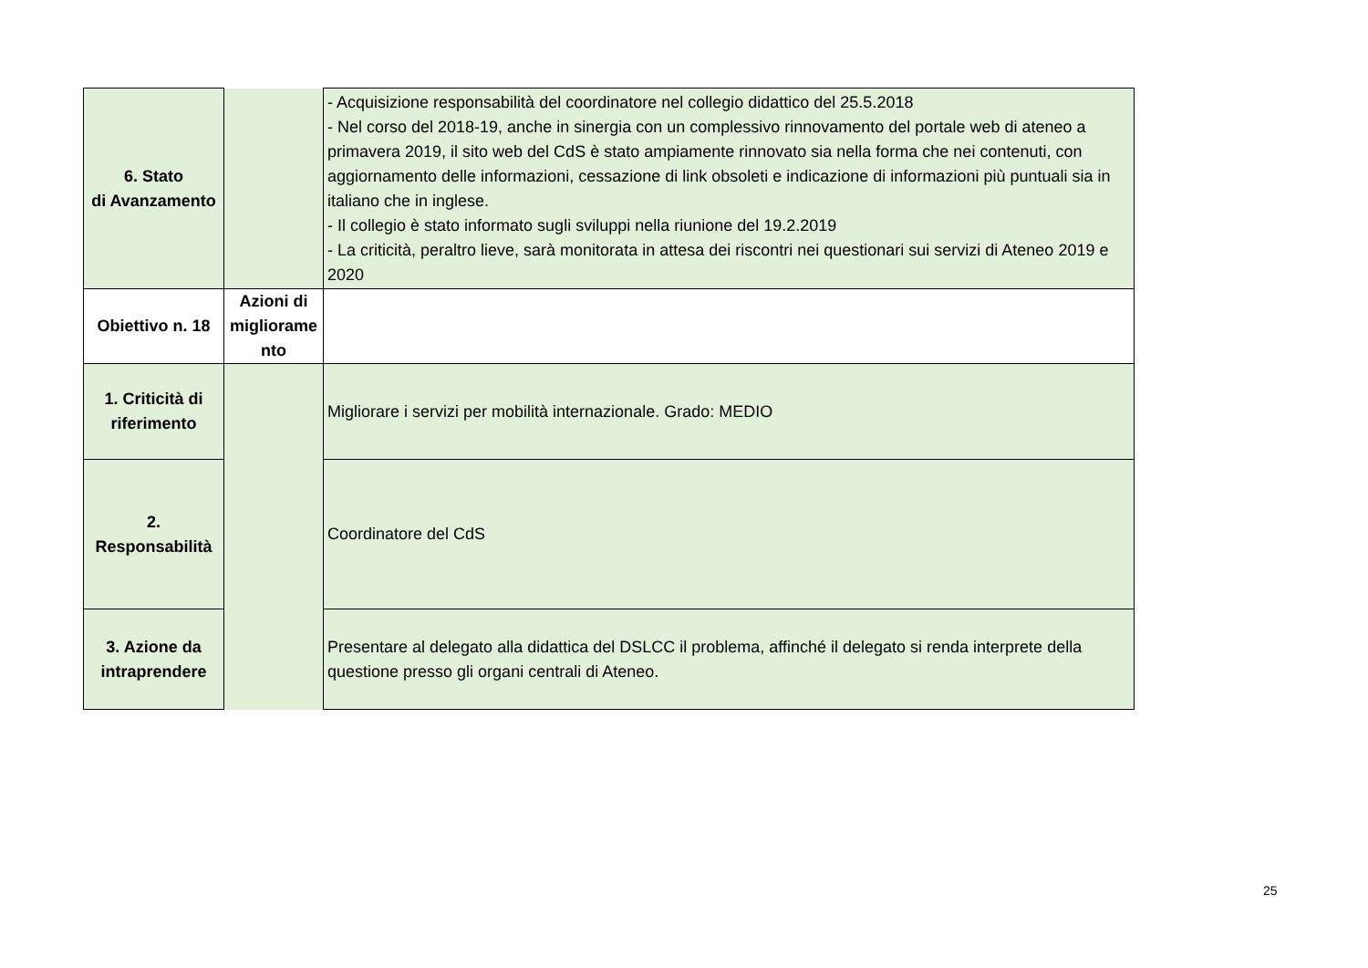| 6. Stato di Avanzamento | | - Acquisizione responsabilità del coordinatore nel collegio didattico del 25.5.2018 - Nel corso del 2018-19, anche in sinergia con un complessivo rinnovamento del portale web di ateneo a primavera 2019, il sito web del CdS è stato ampiamente rinnovato sia nella forma che nei contenuti, con aggiornamento delle informazioni, cessazione di link obsoleti e indicazione di informazioni più puntuali sia in italiano che in inglese. - Il collegio è stato informato sugli sviluppi nella riunione del 19.2.2019 - La criticità, peraltro lieve, sarà monitorata in attesa dei riscontri nei questionari sui servizi di Ateneo 2019 e 2020 |
| Obiettivo n. 18 | Azioni di migliorame nto | |
| 1. Criticità di riferimento | | Migliorare i servizi per mobilità internazionale. Grado: MEDIO |
| 2. Responsabilità | | Coordinatore del CdS |
| 3. Azione da intraprendere | | Presentare al delegato alla didattica del DSLCC il problema, affinché il delegato si renda interprete della questione presso gli organi centrali di Ateneo. |
25